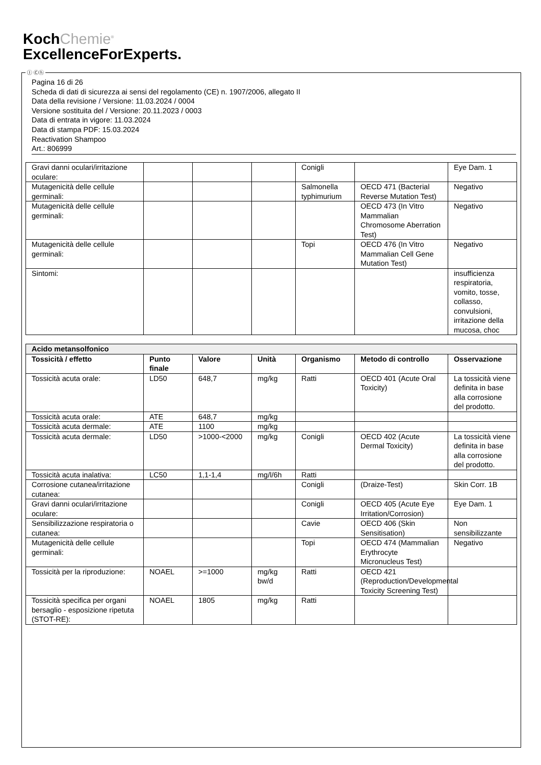KochChemie<sup>®</sup>
ExcellenceForExperts.
Ⓘ Ⓒⓗ
Pagina 16 di 26
Scheda di dati di sicurezza ai sensi del regolamento (CE) n. 1907/2006, allegato II
Data della revisione / Versione: 11.03.2024 / 0004
Versione sostituita del / Versione: 20.11.2023 / 0003
Data di entrata in vigore: 11.03.2024
Data di stampa PDF: 15.03.2024
Reactivation Shampoo
Art.: 806999
| Gravi danni oculari/irritazione oculare: | | | | Conigli | | Eye Dam. 1 |
| Mutagenicità delle cellule germinali: | | | | Salmonella typhimurium | OECD 471 (Bacterial Reverse Mutation Test) | Negativo |
| Mutagenicità delle cellule germinali: | | | | | OECD 473 (In Vitro Mammalian Chromosome Aberration Test) | Negativo |
| Mutagenicità delle cellule germinali: | | | | Topi | OECD 476 (In Vitro Mammalian Cell Gene Mutation Test) | Negativo |
| Sintomi: | | | | | | insufficienza respiratoria, vomito, tosse, collasso, convulsioni, irritazione della mucosa, choc |
| Acido metansolfonico | | | | | | |
| Tossicità / effetto | Punto finale | Valore | Unità | Organismo | Metodo di controllo | Osservazione |
| Tossicità acuta orale: | LD50 | 648,7 | mg/kg | Ratti | OECD 401 (Acute Oral Toxicity) | La tossicità viene definita in base alla corrosione del prodotto. |
| Tossicità acuta orale: | ATE | 648,7 | mg/kg | | | |
| Tossicità acuta dermale: | ATE | 1100 | mg/kg | | | |
| Tossicità acuta dermale: | LD50 | >1000-<2000 | mg/kg | Conigli | OECD 402 (Acute Dermal Toxicity) | La tossicità viene definita in base alla corrosione del prodotto. |
| Tossicità acuta inalativa: | LC50 | 1,1-1,4 | mg/l/6h | Ratti | | |
| Corrosione cutanea/irritazione cutanea: | | | | Conigli | (Draize-Test) | Skin Corr. 1B |
| Gravi danni oculari/irritazione oculare: | | | | Conigli | OECD 405 (Acute Eye Irritation/Corrosion) | Eye Dam. 1 |
| Sensibilizzazione respiratoria o cutanea: | | | | Cavie | OECD 406 (Skin Sensitisation) | Non sensibilizzante |
| Mutagenicità delle cellule germinali: | | | | Topi | OECD 474 (Mammalian Erythrocyte Micronucleus Test) | Negativo |
| Tossicità per la riproduzione: | NOAEL | >=1000 | mg/kg bw/d | Ratti | OECD 421 (Reproduction/Developmental Toxicity Screening Test) | |
| Tossicità specifica per organi bersaglio - esposizione ripetuta (STOT-RE): | NOAEL | 1805 | mg/kg | Ratti | | |